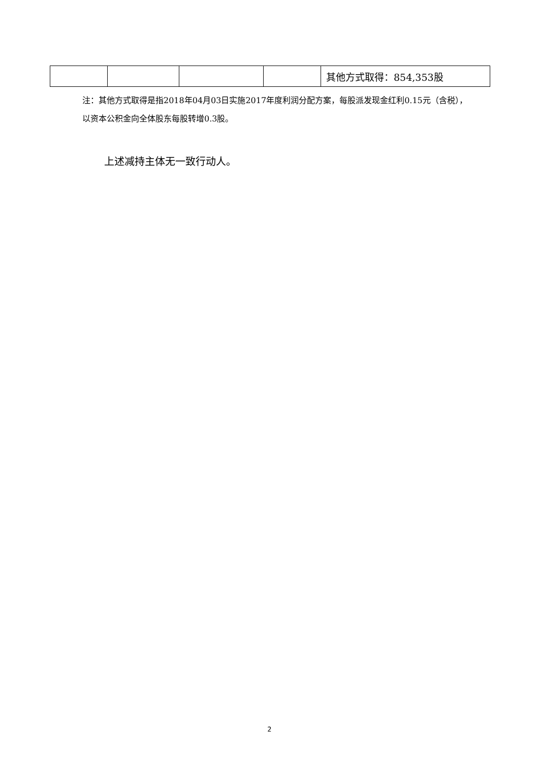| | | | | 其他方式取得：854,353股 |
注：其他方式取得是指2018年04月03日实施2017年度利润分配方案，每股派发现金红利0.15元（含税），以资本公积金向全体股东每股转增0.3股。
上述减持主体无一致行动人。
2